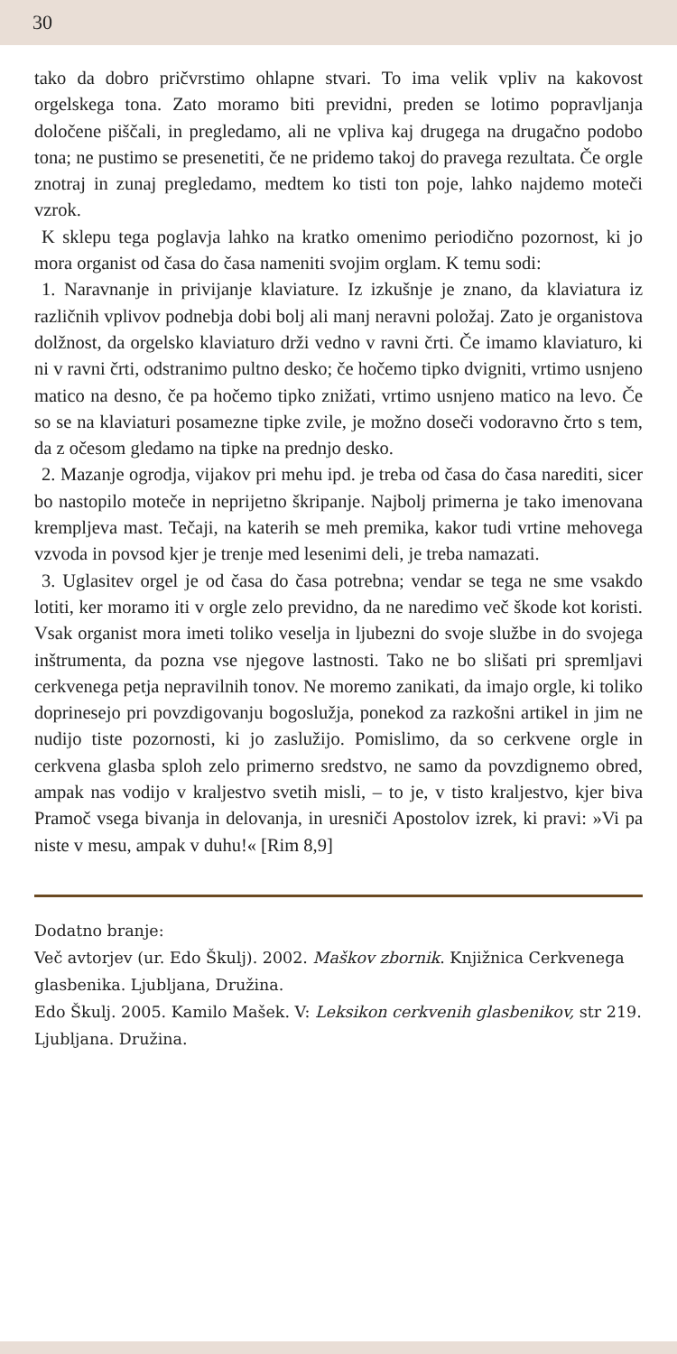30
tako da dobro pričvrstimo ohlapne stvari. To ima velik vpliv na kakovost orgelskega tona. Zato moramo biti previdni, preden se lotimo popravljanja določene piščali, in pregledamo, ali ne vpliva kaj drugega na drugačno podobo tona; ne pustimo se presenetiti, če ne pridemo takoj do pravega rezultata. Če orgle znotraj in zunaj pregledamo, medtem ko tisti ton poje, lahko najdemo moteči vzrok.
K sklepu tega poglavja lahko na kratko omenimo periodično pozornost, ki jo mora organist od časa do časa nameniti svojim orglam. K temu sodi:
1. Naravnanje in privijanje klaviature. Iz izkušnje je znano, da klaviatura iz različnih vplivov podnebja dobi bolj ali manj neravni položaj. Zato je organistova dolžnost, da orgelsko klaviaturo drži vedno v ravni črti. Če imamo klaviaturo, ki ni v ravni črti, odstranimo pultno desko; če hočemo tipko dvigniti, vrtimo usnjeno matico na desno, če pa hočemo tipko znižati, vrtimo usnjeno matico na levo. Če so se na klaviaturi posamezne tipke zvile, je možno doseči vodoravno črto s tem, da z očesom gledamo na tipke na prednjo desko.
2. Mazanje ogrodja, vijakov pri mehu ipd. je treba od časa do časa narediti, sicer bo nastopilo moteče in neprijetno škripanje. Najbolj primerna je tako imenovana krempljeva mast. Tečaji, na katerih se meh premika, kakor tudi vrtine mehovega vzvoda in povsod kjer je trenje med lesenimi deli, je treba namazati.
3. Uglasitev orgel je od časa do časa potrebna; vendar se tega ne sme vsakdo lotiti, ker moramo iti v orgle zelo previdno, da ne naredimo več škode kot koristi. Vsak organist mora imeti toliko veselja in ljubezni do svoje službe in do svojega inštrumenta, da pozna vse njegove lastnosti. Tako ne bo slišati pri spremljavi cerkvenega petja nepravilnih tonov. Ne moremo zanikati, da imajo orgle, ki toliko doprinesejo pri povzdigovanju bogoslužja, ponekod za razkošni artikel in jim ne nudijo tiste pozornosti, ki jo zaslužijo. Pomislimo, da so cerkvene orgle in cerkvena glasba sploh zelo primerno sredstvo, ne samo da povzdignemo obred, ampak nas vodijo v kraljestvo svetih misli, – to je, v tisto kraljestvo, kjer biva Pramoč vsega bivanja in delovanja, in uresniči Apostolov izrek, ki pravi: »Vi pa niste v mesu, ampak v duhu!« [Rim 8,9]
Dodatno branje:
Več avtorjev (ur. Edo Škulj). 2002. Maškov zbornik. Knjižnica Cerkvenega glasbenika. Ljubljana, Družina.
Edo Škulj. 2005. Kamilo Mašek. V: Leksikon cerkvenih glasbenikov, str 219. Ljubljana. Družina.